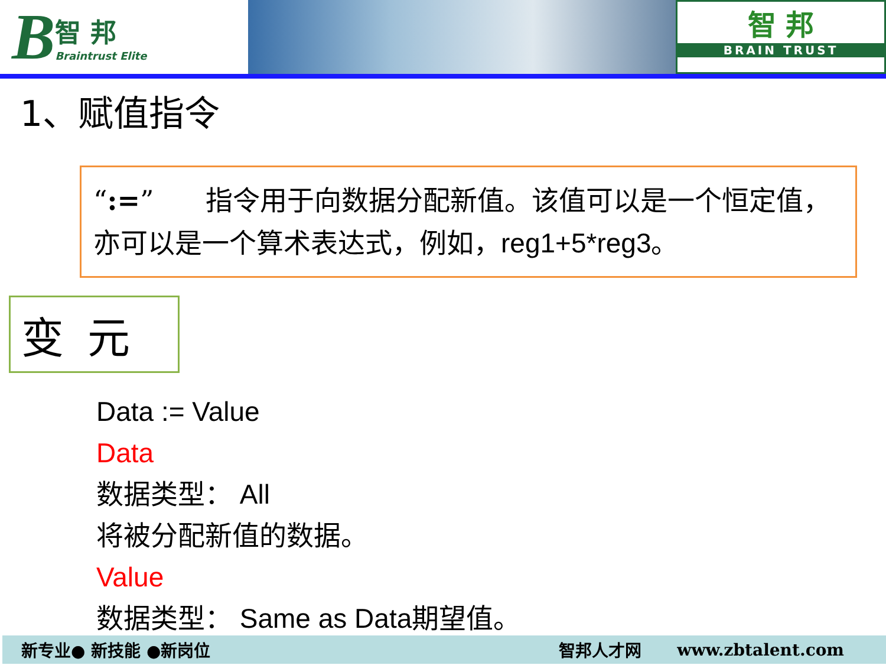B智 邦
Braintrust Elite
智 邦
BRAIN TRUST
1、赋值指令
“:=” 指令用于向数据分配新值。该值可以是一个恒定值，亦可以是一个算术表达式，例如，reg1+5*reg3。
变元
Data := Value
Data
数据类型： All
将被分配新值的数据。
Value
数据类型： Same as Data期望值。
新专业● 新技能 ●新岗位 智邦人才网 www.zbtalent.com